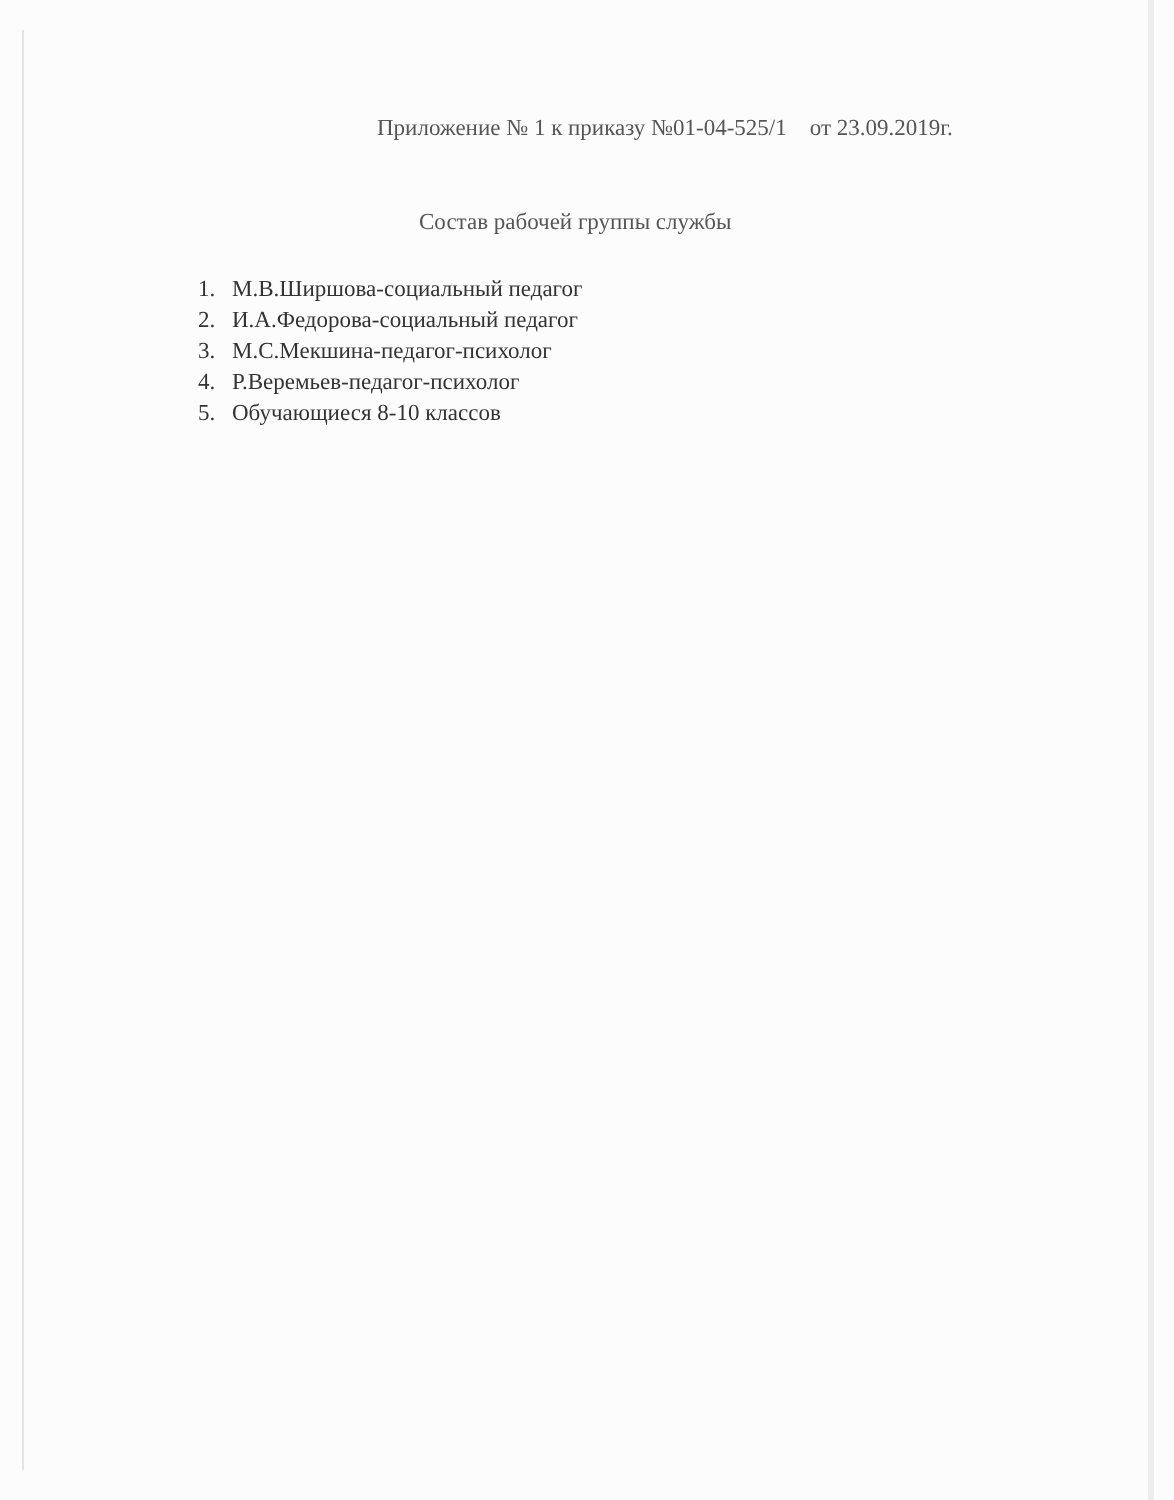Приложение № 1 к приказу №01-04-525/1 от 23.09.2019г.
Состав рабочей группы службы
1. М.В.Ширшова-социальный педагог
2. И.А.Федорова-социальный педагог
3. М.С.Мекшина-педагог-психолог
4. Р.Веремьев-педагог-психолог
5. Обучающиеся 8-10 классов